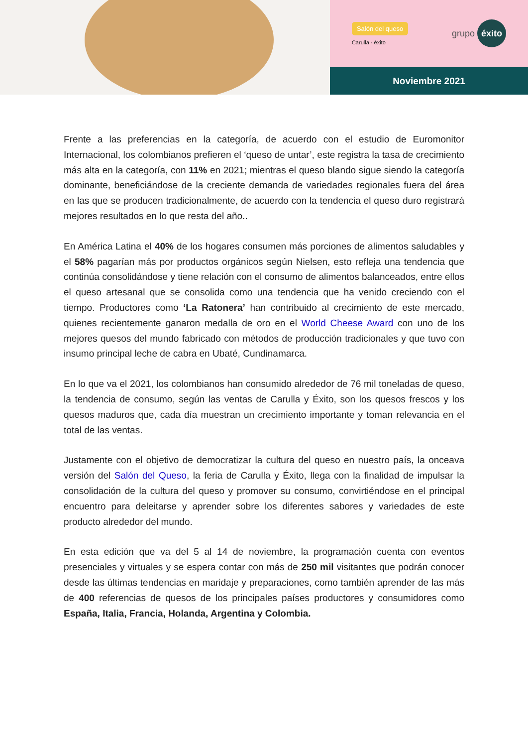Salón del queso
Carulla · éxito
grupo éxito
Noviembre 2021
Frente a las preferencias en la categoría, de acuerdo con el estudio de Euromonitor Internacional, los colombianos prefieren el ‘queso de untar’, este registra la tasa de crecimiento más alta en la categoría, con 11% en 2021; mientras el queso blando sigue siendo la categoría dominante, beneficiándose de la creciente demanda de variedades regionales fuera del área en las que se producen tradicionalmente, de acuerdo con la tendencia el queso duro registrará mejores resultados en lo que resta del año..
En América Latina el 40% de los hogares consumen más porciones de alimentos saludables y el 58% pagarían más por productos orgánicos según Nielsen, esto refleja una tendencia que continúa consolidándose y tiene relación con el consumo de alimentos balanceados, entre ellos el queso artesanal que se consolida como una tendencia que ha venido creciendo con el tiempo. Productores como ‘La Ratonera’ han contribuido al crecimiento de este mercado, quienes recientemente ganaron medalla de oro en el World Cheese Award con uno de los mejores quesos del mundo fabricado con métodos de producción tradicionales y que tuvo con insumo principal leche de cabra en Ubaté, Cundinamarca.
En lo que va el 2021, los colombianos han consumido alrededor de 76 mil toneladas de queso, la tendencia de consumo, según las ventas de Carulla y Éxito, son los quesos frescos y los quesos maduros que, cada día muestran un crecimiento importante y toman relevancia en el total de las ventas.
Justamente con el objetivo de democratizar la cultura del queso en nuestro país, la onceava versión del Salón del Queso, la feria de Carulla y Éxito, llega con la finalidad de impulsar la consolidación de la cultura del queso y promover su consumo, convirtiéndose en el principal encuentro para deleitarse y aprender sobre los diferentes sabores y variedades de este producto alrededor del mundo.
En esta edición que va del 5 al 14 de noviembre, la programación cuenta con eventos presenciales y virtuales y se espera contar con más de 250 mil visitantes que podrán conocer desde las últimas tendencias en maridaje y preparaciones, como también aprender de las más de 400 referencias de quesos de los principales países productores y consumidores como España, Italia, Francia, Holanda, Argentina y Colombia.